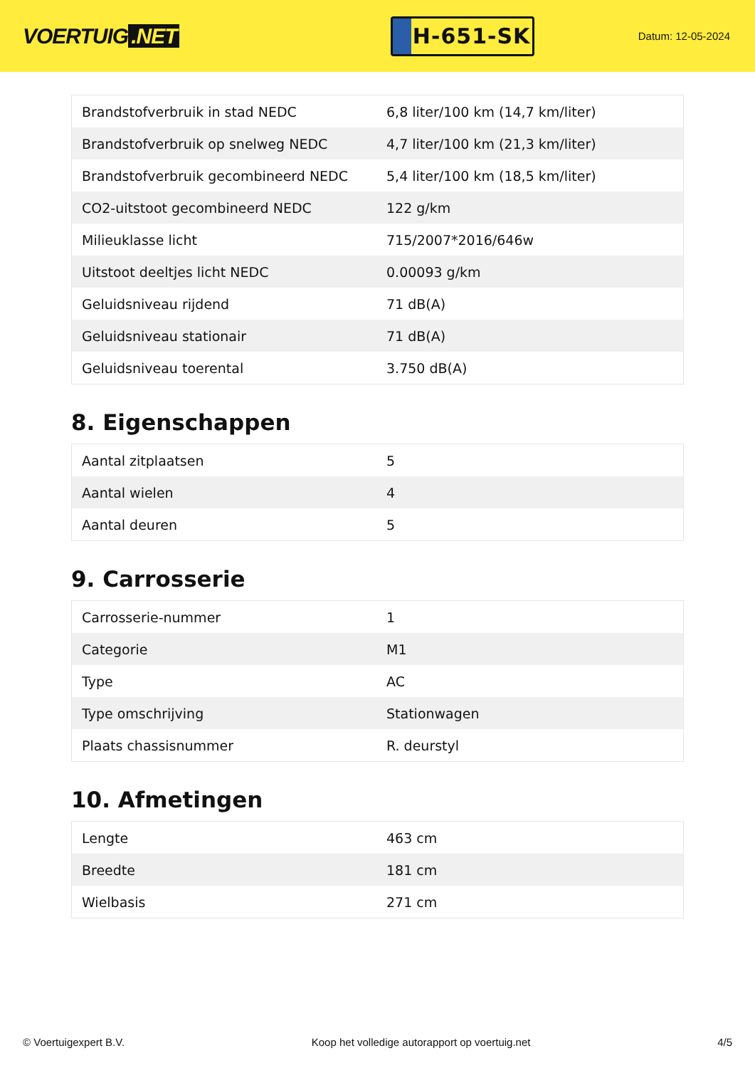VOERTUIG.NET
H-651-SK
Datum: 12-05-2024
| Brandstofverbruik in stad NEDC | 6,8 liter/100 km (14,7 km/liter) |
| Brandstofverbruik op snelweg NEDC | 4,7 liter/100 km (21,3 km/liter) |
| Brandstofverbruik gecombineerd NEDC | 5,4 liter/100 km (18,5 km/liter) |
| CO2-uitstoot gecombineerd NEDC | 122 g/km |
| Milieuklasse licht | 715/2007*2016/646w |
| Uitstoot deeltjes licht NEDC | 0.00093 g/km |
| Geluidsniveau rijdend | 71 dB(A) |
| Geluidsniveau stationair | 71 dB(A) |
| Geluidsniveau toerental | 3.750 dB(A) |
8. Eigenschappen
| Aantal zitplaatsen | 5 |
| Aantal wielen | 4 |
| Aantal deuren | 5 |
9. Carrosserie
| Carrosserie-nummer | 1 |
| Categorie | M1 |
| Type | AC |
| Type omschrijving | Stationwagen |
| Plaats chassisnummer | R. deurstyl |
10. Afmetingen
| Lengte | 463 cm |
| Breedte | 181 cm |
| Wielbasis | 271 cm |
© Voertuigexpert B.V. Koop het volledige autorapport op voertuig.net 4/5